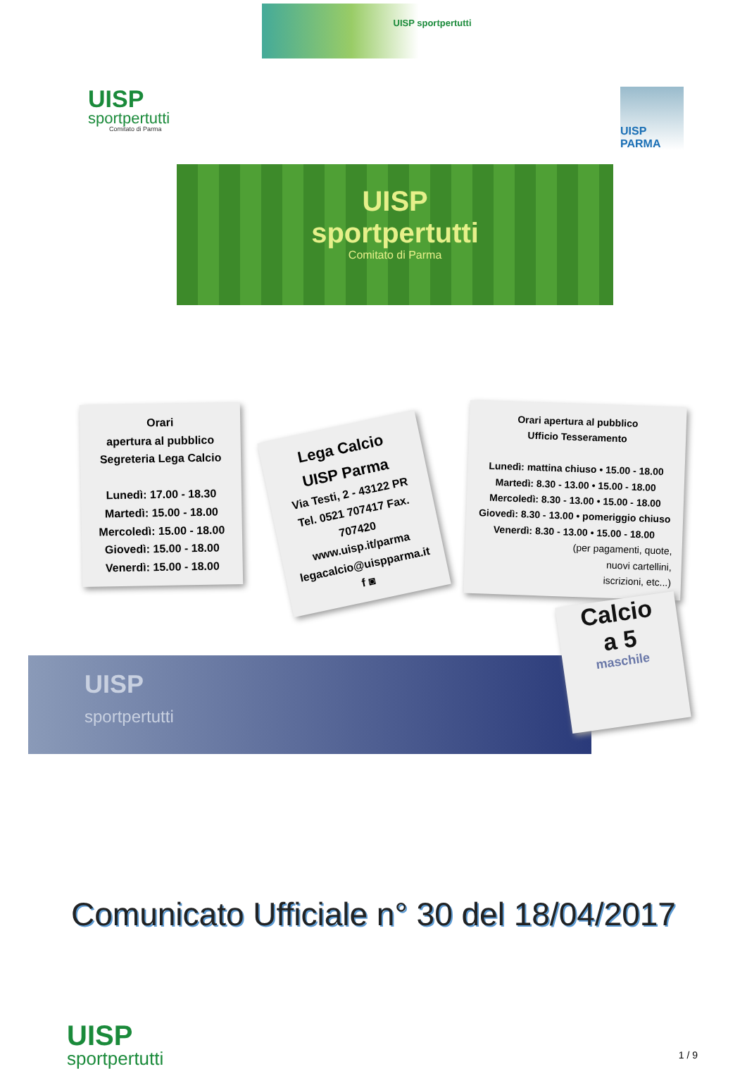UISP sportpertutti
UISP
sportpertutti
Comitato di Parma
UISP
sportpertutti
Comitato di Parma
UISP PARMA
Orari
apertura al pubblico
Segreteria Lega Calcio
Lunedì: 17.00 - 18.30
Martedì: 15.00 - 18.00
Mercoledì: 15.00 - 18.00
Giovedì: 15.00 - 18.00
Venerdì: 15.00 - 18.00
Lega Calcio
UISP Parma
Via Testi, 2 - 43122 PR
Tel. 0521 707417 Fax. 707420
www.uisp.it/parma
legacalcio@uispparma.it
f ◙
Orari apertura al pubblico
Ufficio Tesseramento
Lunedì: mattina chiuso • 15.00 - 18.00
Martedì: 8.30 - 13.00 • 15.00 - 18.00
Mercoledì: 8.30 - 13.00 • 15.00 - 18.00
Giovedì: 8.30 - 13.00 • pomeriggio chiuso
Venerdì: 8.30 - 13.00 • 15.00 - 18.00
(per pagamenti, quote,
nuovi cartellini,
iscrizioni, etc...)
UISP
sportpertutti
Calcio
a 5
maschile
Comunicato Ufficiale n° 30 del 18/04/2017
UISP
sportpertutti
1 / 9